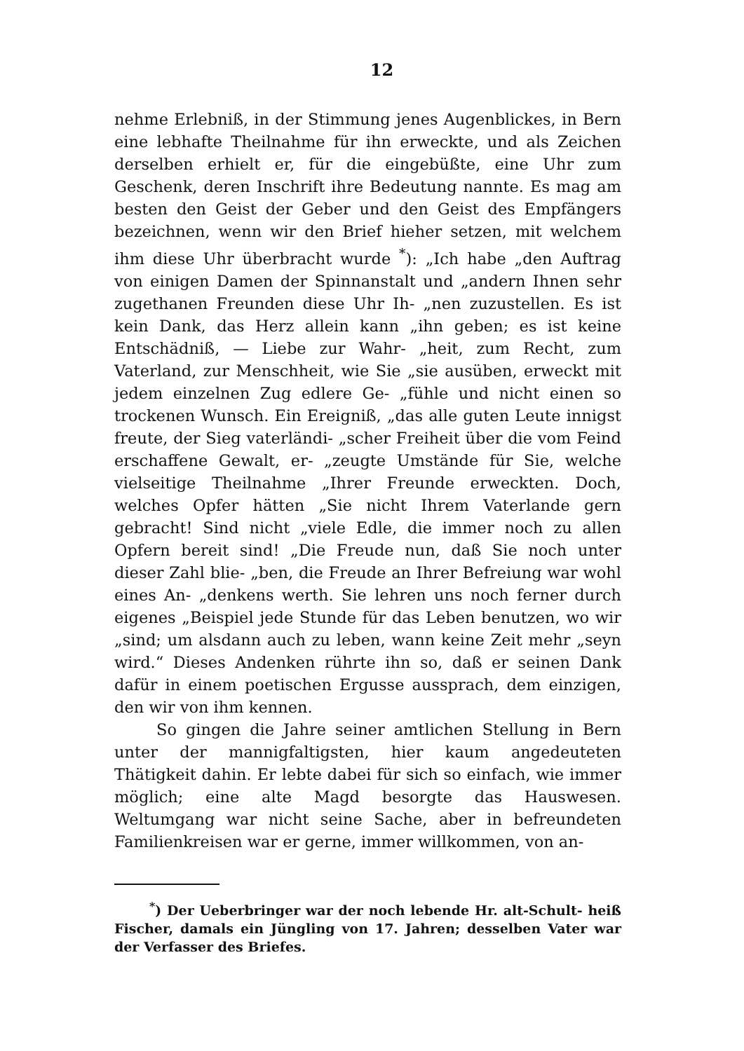12
nehme Erlebniß, in der Stimmung jenes Augenblickes, in Bern eine lebhafte Theilnahme für ihn erweckte, und als Zeichen derselben erhielt er, für die eingebüßte, eine Uhr zum Geschenk, deren Inschrift ihre Bedeutung nannte. Es mag am besten den Geist der Geber und den Geist des Empfängers bezeichnen, wenn wir den Brief hieher setzen, mit welchem ihm diese Uhr überbracht wurde <sup>*</sup>): „Ich habe „den Auftrag von einigen Damen der Spinnanstalt und „andern Ihnen sehr zugethanen Freunden diese Uhr Ih- „nen zuzustellen. Es ist kein Dank, das Herz allein kann „ihn geben; es ist keine Entschädniß, — Liebe zur Wahr- „heit, zum Recht, zum Vaterland, zur Menschheit, wie Sie „sie ausüben, erweckt mit jedem einzelnen Zug edlere Ge- „fühle und nicht einen so trockenen Wunsch. Ein Ereigniß, „das alle guten Leute innigst freute, der Sieg vaterländi- „scher Freiheit über die vom Feind erschaffene Gewalt, er- „zeugte Umstände für Sie, welche vielseitige Theilnahme „Ihrer Freunde erweckten. Doch, welches Opfer hätten „Sie nicht Ihrem Vaterlande gern gebracht! Sind nicht „viele Edle, die immer noch zu allen Opfern bereit sind! „Die Freude nun, daß Sie noch unter dieser Zahl blie- „ben, die Freude an Ihrer Befreiung war wohl eines An- „denkens werth. Sie lehren uns noch ferner durch eigenes „Beispiel jede Stunde für das Leben benutzen, wo wir „sind; um alsdann auch zu leben, wann keine Zeit mehr „seyn wird.“ Dieses Andenken rührte ihn so, daß er seinen Dank dafür in einem poetischen Ergusse aussprach, dem einzigen, den wir von ihm kennen.
So gingen die Jahre seiner amtlichen Stellung in Bern unter der mannigfaltigsten, hier kaum angedeuteten Thätigkeit dahin. Er lebte dabei für sich so einfach, wie immer möglich; eine alte Magd besorgte das Hauswesen. Weltumgang war nicht seine Sache, aber in befreundeten Familienkreisen war er gerne, immer willkommen, von an-
<sup>*</sup>) Der Ueberbringer war der noch lebende Hr. alt-Schult- heiß Fischer, damals ein Jüngling von 17. Jahren; desselben Vater war der Verfasser des Briefes.